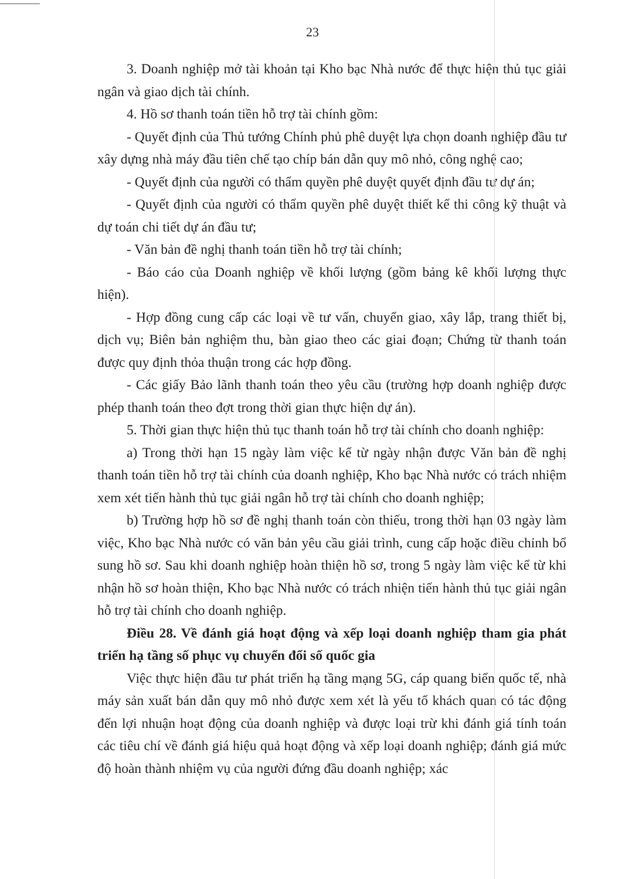23
3. Doanh nghiệp mở tài khoản tại Kho bạc Nhà nước để thực hiện thủ tục giải ngân và giao dịch tài chính.
4. Hồ sơ thanh toán tiền hỗ trợ tài chính gồm:
- Quyết định của Thủ tướng Chính phủ phê duyệt lựa chọn doanh nghiệp đầu tư xây dựng nhà máy đầu tiên chế tạo chíp bán dẫn quy mô nhỏ, công nghệ cao;
- Quyết định của người có thẩm quyền phê duyệt quyết định đầu tư dự án;
- Quyết định của người có thẩm quyền phê duyệt thiết kế thi công kỹ thuật và dự toán chi tiết dự án đầu tư;
- Văn bản đề nghị thanh toán tiền hỗ trợ tài chính;
- Báo cáo của Doanh nghiệp về khối lượng (gồm bảng kê khối lượng thực hiện).
- Hợp đồng cung cấp các loại về tư vấn, chuyển giao, xây lắp, trang thiết bị, dịch vụ; Biên bản nghiệm thu, bàn giao theo các giai đoạn; Chứng từ thanh toán được quy định thỏa thuận trong các hợp đồng.
- Các giấy Bảo lãnh thanh toán theo yêu cầu (trường hợp doanh nghiệp được phép thanh toán theo đợt trong thời gian thực hiện dự án).
5. Thời gian thực hiện thủ tục thanh toán hỗ trợ tài chính cho doanh nghiệp:
a) Trong thời hạn 15 ngày làm việc kể từ ngày nhận được Văn bản đề nghị thanh toán tiền hỗ trợ tài chính của doanh nghiệp, Kho bạc Nhà nước có trách nhiệm xem xét tiến hành thủ tục giải ngân hỗ trợ tài chính cho doanh nghiệp;
b) Trường hợp hồ sơ đề nghị thanh toán còn thiếu, trong thời hạn 03 ngày làm việc, Kho bạc Nhà nước có văn bản yêu cầu giải trình, cung cấp hoặc điều chỉnh bổ sung hồ sơ. Sau khi doanh nghiệp hoàn thiện hồ sơ, trong 5 ngày làm việc kể từ khi nhận hồ sơ hoàn thiện, Kho bạc Nhà nước có trách nhiện tiến hành thủ tục giải ngân hỗ trợ tài chính cho doanh nghiệp.
Điều 28. Về đánh giá hoạt động và xếp loại doanh nghiệp tham gia phát triển hạ tầng số phục vụ chuyển đổi số quốc gia
Việc thực hiện đầu tư phát triển hạ tầng mạng 5G, cáp quang biển quốc tế, nhà máy sản xuất bán dẫn quy mô nhỏ được xem xét là yếu tố khách quan có tác động đến lợi nhuận hoạt động của doanh nghiệp và được loại trừ khi đánh giá tính toán các tiêu chí về đánh giá hiệu quả hoạt động và xếp loại doanh nghiệp; đánh giá mức độ hoàn thành nhiệm vụ của người đứng đầu doanh nghiệp; xác